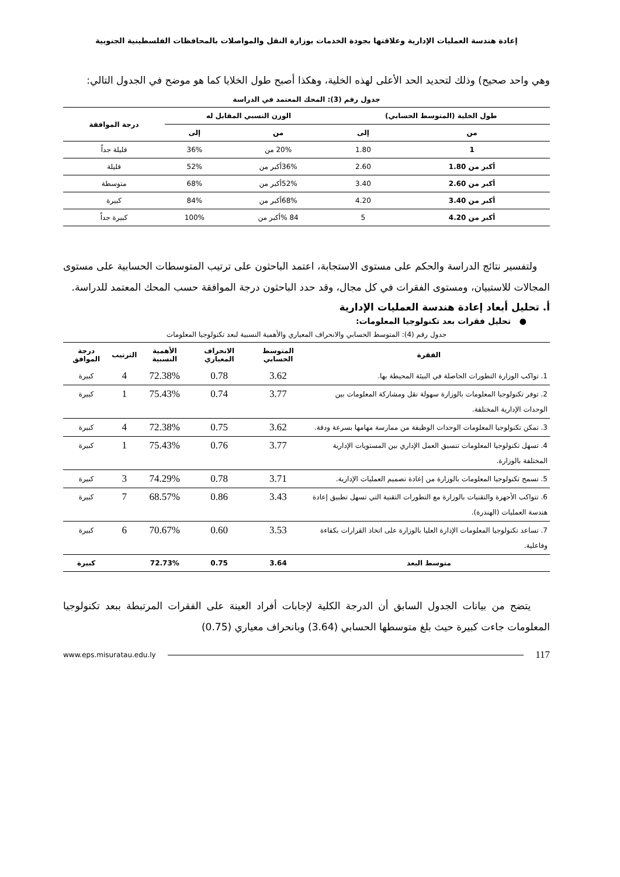إعادة هندسة العمليات الإدارية وعلاقتها بجودة الخدمات بوزارة النقل والمواصلات بالمحافظات الفلسطينية الجنوبية
وهي واحد صحيح) وذلك لتحديد الحد الأعلى لهذه الخلية، وهكذا أصبح طول الخلايا كما هو موضح في الجدول التالي:
جدول رقم (3): المحك المعتمد في الدراسة
| طول الخلية (المتوسط الحسابي) | | الوزن النسبي المقابل له | | درجة الموافقة |
| --- | --- | --- | --- | --- |
| من | إلى | من | إلى | |
| 1 | 1.80 | 20% من | 36% | قليلة جداً |
| أكبر من 1.80 | 2.60 | 36%أكبر من | 52% | قليلة |
| أكبر من 2.60 | 3.40 | 52%أكبر من | 68% | متوسطة |
| أكبر من 3.40 | 4.20 | 68%أكبر من | 84% | كبيرة |
| أكبر من 4.20 | 5 | 84 %أكبر من | 100% | كبيرة جداً |
ولتفسير نتائج الدراسة والحكم على مستوى الاستجابة، اعتمد الباحثون على ترتيب المتوسطات الحسابية على مستوى المجالات للاستبيان، ومستوى الفقرات في كل مجال، وقد حدد الباحثون درجة الموافقة حسب المحك المعتمد للدراسة.
أ. تحليل أبعاد إعادة هندسة العمليات الإدارية
● تحليل فقرات بعد تكنولوجيا المعلومات:
جدول رقم (4): المتوسط الحسابي والانحراف المعياري والأهمية النسبية لبعد تكنولوجيا المعلومات
| الفقرة | المتوسط الحسابي | الانحراف المعياري | الأهمية النسبية | الترتيب | درجة الموافق |
| --- | --- | --- | --- | --- | --- |
| 1. تواكب الوزارة التطورات الحاصلة في البيئة المحيطة بها. | 3.62 | 0.78 | 72.38% | 4 | كبيرة |
| 2. توفر تكنولوجيا المعلومات بالوزارة سهولة نقل ومشاركة المعلومات بين الوحدات الإدارية المختلفة. | 3.77 | 0.74 | 75.43% | 1 | كبيرة |
| 3. تمكن تكنولوجيا المعلومات الوحدات الوظيفة من ممارسة مهامها بسرعة ودقة. | 3.62 | 0.75 | 72.38% | 4 | كبيرة |
| 4. تسهل تكنولوجيا المعلومات تنسيق العمل الإداري بين المستويات الإدارية المختلفة بالوزارة. | 3.77 | 0.76 | 75.43% | 1 | كبيرة |
| 5. تسمح تكنولوجيا المعلومات بالوزارة من إعادة تصميم العمليات الإدارية. | 3.71 | 0.78 | 74.29% | 3 | كبيرة |
| 6. تتواكب الأجهزة والتقنيات بالوزارة مع التطورات التقنية التي تسهل تطبيق إعادة هندسة العمليات (الهندرة). | 3.43 | 0.86 | 68.57% | 7 | كبيرة |
| 7. تساعد تكنولوجيا المعلومات الإدارة العليا بالوزارة على اتخاذ القرارات بكفاءة وفاعلية. | 3.53 | 0.60 | 70.67% | 6 | كبيرة |
| متوسط البعد | 3.64 | 0.75 | 72.73% | | كبيرة |
يتضح من بيانات الجدول السابق أن الدرجة الكلية لإجابات أفراد العينة على الفقرات المرتبطة ببعد تكنولوجيا المعلومات جاءت كبيرة حيث بلغ متوسطها الحسابي (3.64) وبانحراف معياري (0.75)
www.eps.misuratau.edu.ly 117